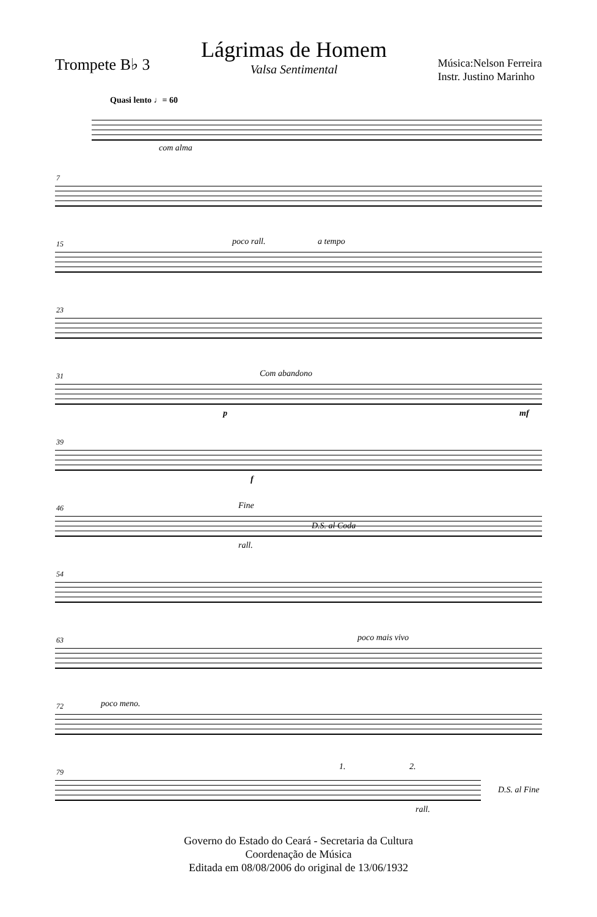Trompete B♭ 3
Lágrimas de Homem
Valsa Sentimental
Música:Nelson Ferreira
Instr. Justino Marinho
Quasi lento ♩= 60
com alma
7
15 poco rall. a tempo
23
31 Com abandono
p mf
39
f
46 Fine
D.S. al Coda
rall.
54
63 poco mais vivo
72 poco meno.
79
1. 2.
D.S. al Fine
rall.
Governo do Estado do Ceará - Secretaria da Cultura
Coordenação de Música
Editada em 08/08/2006 do original de 13/06/1932